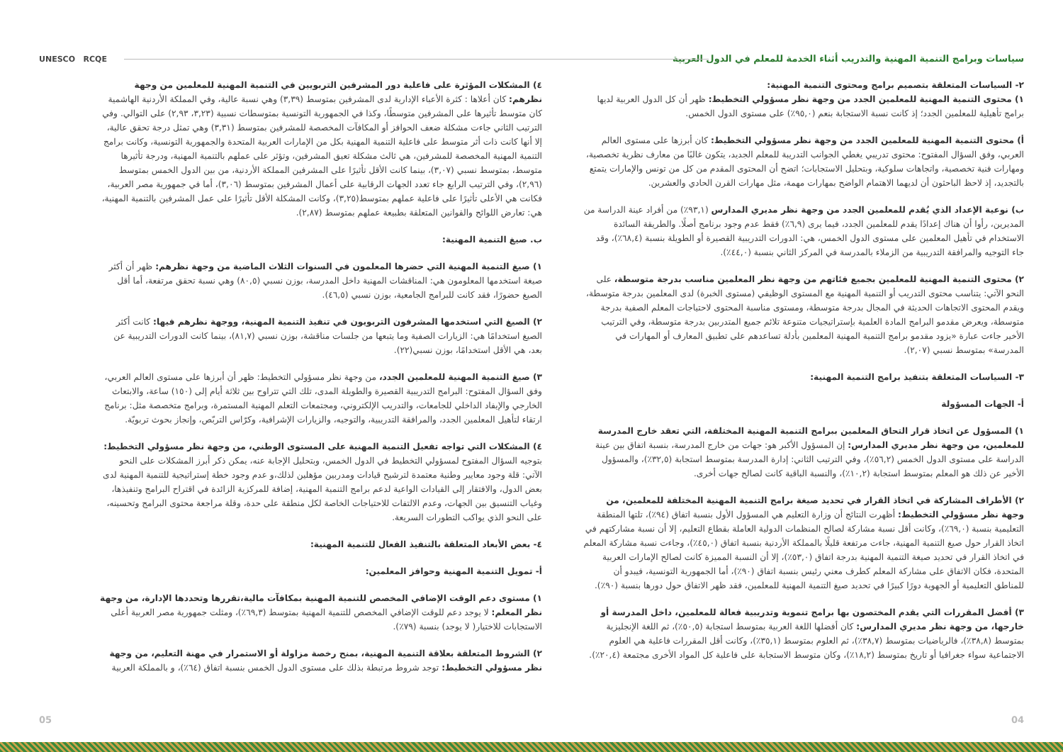UNESCO RCQE
سياسات وبرامج التنمية المهنية والتدريب أثناء الخدمة للمعلم في الدول العربية
٢- السياسات المتعلقة بتصميم برامج ومحتوى التنمية المهنية:
١) محتوى التنمية المهنية للمعلمين الجدد من وجهة نظر مسؤولي التخطيط: ظهر أن كل الدول العربية لديها برامج تأهيلية للمعلمين الجدد؛ إذ كانت نسبة الاستجابة بنعم (٩٥,٠٪) على مستوى الدول الخمس.
أ) محتوى التنمية المهنية للمعلمين الجدد من وجهة نظر مسؤولي التخطيط: كان أبرزها على مستوى العالم العربي، وفق السؤال المفتوح: محتوى تدريبي يغطي الجوانب التدريبة للمعلم الجديد، يتكون غالبًا من معارف نظرية تخصصية، ومهارات فنية تخصصية، واتجاهات سلوكية، وبتحليل الاستجابات؛ اتضح أن المحتوى المقدم من كل من تونس والإمارات يتمتع بالتجديد، إذ لاحظ الباحثون أن لديهما الاهتمام الواضح بمهارات مهمة، مثل مهارات القرن الحادي والعشرين.
ب) نوعية الإعداد الذي يُقدم للمعلمين الجدد من وجهة نظر مديري المدارس (٩٣,١٪) من أفراد عينة الدراسة من المديرين، رأوا أن هناك إعدادًا يقدم للمعلمين الجدد، فيما يرى (٦,٩٪) فقط عدم وجود برنامج أصلًا. والطريقة السائدة الاستخدام في تأهيل المعلمين على مستوى الدول الخمس، هي: الدورات التدريبية القصيرة أو الطويلة بنسبة (٦٨,٤٪)، وقد جاء التوجيه والمرافقة التدريبية من الزملاء بالمدرسة في المركز الثاني بنسبة (٤٤,٠٪).
٢) محتوى التنمية المهنية للمعلمين بجميع فئاتهم من وجهة نظر المعلمين مناسب بدرجة متوسطة، على النحو الآتي: يتناسب محتوى التدريب أو التنمية المهنية مع المستوى الوظيفي (مستوى الخبرة) لدى المعلمين بدرجة متوسطة، ويقدم المحتوى الاتجاهات الحديثة في المجال بدرجة متوسطة، ومستوى مناسبة المحتوى لاحتياجات المعلم الصفية بدرجة متوسطة، ويعرض مقدمو البرامج المادة العلمية بإستراتيجيات متنوعة تلائم جميع المتدربين بدرجة متوسطة، وفي الترتيب الأخير جاءت عبارة «يزود مقدمو برامج التنمية المهنية المعلمين بأدلة تساعدهم على تطبيق المعارف أو المهارات في المدرسة» بمتوسط نسبي (٢,٠٧).
٣- السياسات المتعلقة بتنفيذ برامج التنمية المهنية:
أ- الجهات المسؤولة
١) المسؤول عن اتخاذ قرار التحاق المعلمين ببرامج التنمية المهنية المختلفة، التي تعقد خارج المدرسة للمعلمين، من وجهة نظر مديري المدارس: إن المسؤول الأكبر هو: جهات من خارج المدرسة، بنسبة اتفاق بين عينة الدراسة على مستوى الدول الخمس (٥٦,٢٪)، وفي الترتيب الثاني: إدارة المدرسة بمتوسط استجابة (٣٢,٥٪)، والمسؤول الأخير عن ذلك هو المعلم بمتوسط استجابة (١٠,٢٪)، والنسبة الباقية كانت لصالح جهات أخرى.
٢) الأطراف المشاركة في اتخاذ القرار في تحديد صيغة برامج التنمية المهنية المختلفة للمعلمين، من وجهة نظر مسؤولي التخطيط: أظهرت النتائج أن وزارة التعليم هي المسؤول الأول بنسبة اتفاق (٩٤٪)، تلتها المنطقة التعليمية بنسبة (٦٩,٠٪)، وكانت أقل نسبة مشاركة لصالح المنظمات الدولية العاملة بقطاع التعليم، إلا أن نسبة مشاركتهم في اتخاذ القرار حول صيغ التنمية المهنية، جاءت مرتفعة قليلًا بالمملكة الأردنية بنسبة اتفاق (٤٥,٠٪)، وجاءت نسبة مشاركة المعلم في اتخاذ القرار في تحديد صيغة التنمية المهنية بدرجة اتفاق (٥٣,٠٪)، إلا أن النسبة المميزة كانت لصالح الإمارات العربية المتحدة، فكان الاتفاق على مشاركة المعلم كطرف معني رئيس بنسبة اتفاق (٩٠٪)، أما الجمهورية التونسية، فيبدو أن للمناطق التعليمية أو الجهوية دورًا كبيرًا في تحديد صيغ التنمية المهنية للمعلمين، فقد ظهر الاتفاق حول دورها بنسبة (٩٠٪).
٣) أفضل المقررات التي يقدم المختصون بها برامج تنموية وتدريبية فعالة للمعلمين، داخل المدرسة أو خارجها، من وجهة نظر مديري المدارس: كان أفضلها اللغة العربية بمتوسط استجابة (٥٠,٥٪)، ثم اللغة الإنجليزية بمتوسط (٣٨,٨٪)، فالرياضيات بمتوسط (٣٨,٧٪)، ثم العلوم بمتوسط (٣٥,١٪)، وكانت أقل المقررات فاعلية هي العلوم الاجتماعية سواء جغرافيا أو تاريخ بمتوسط (١٨,٢٪)، وكان متوسط الاستجابة على فاعلية كل المواد الأخرى مجتمعة (٢٠,٤٪).
٤) المشكلات المؤثرة على فاعلية دور المشرفين التربويين في التنمية المهنية للمعلمين من وجهة نظرهم: كان أعلاها : كثرة الأعباء الإدارية لدى المشرفين بمتوسط (٣,٣٩) وهي نسبة عالية، وفي المملكة الأردنية الهاشمية كان متوسط تأثيرها على المشرفين متوسطًا، وكذا في الجمهورية التونسية بمتوسطات نسبية (٣,٢٣، ٢,٩٣) على التوالي. وفي الترتيب الثاني جاءت مشكلة ضعف الحوافز أو المكافآت المخصصة للمشرفين بمتوسط (٣,٣١) وهي تمثل درجة تحقق عالية، إلا أنها كانت ذات أثر متوسط على فاعلية التنمية المهنية بكل من الإمارات العربية المتحدة والجمهورية التونسية، وكانت برامج التنمية المهنية المخصصة للمشرفين، هي ثالث مشكلة تعيق المشرفين، وتؤثر على عملهم بالتنمية المهنية، ودرجة تأثيرها متوسط، بمتوسط نسبي (٣,٠٧)، بينما كانت الأقل تأثيرًا على المشرفين المملكة الأردنية، من بين الدول الخمس بمتوسط (٢,٩٦)، وفي الترتيب الرابع جاء تعدد الجهات الرقابية على أعمال المشرفين بمتوسط (٣,٠٦)، أما في جمهورية مصر العربية، فكانت هي الأعلى تأثيرًا على فاعلية عملهم بمتوسط(٣,٢٥)، وكانت المشكلة الأقل تأثيرًا على عمل المشرفين بالتنمية المهنية، هي: تعارض اللوائح والقوانين المتعلقة بطبيعة عملهم بمتوسط (٢,٨٧).
ب. صيغ التنمية المهنية:
١) صيغ التنمية المهنية التي حضرها المعلمون في السنوات الثلاث الماضية من وجهة نظرهم: ظهر أن أكثر صيغة استخدمها المعلومون هي: المناقشات المهنية داخل المدرسة، بوزن نسبي (٨٠,٥) وهي نسبة تحقق مرتفعة، أما أقل الصيغ حضورًا، فقد كانت للبرامج الجامعية، بوزن نسبي (٤٦,٥).
٢) الصيغ التي استخدمها المشرفون التربويون في تنفيذ التنمية المهنية، ووجهة نظرهم فيها: كانت أكثر الصيغ استخدامًا هي: الزيارات الصفية وما يتبعها من جلسات مناقشة، بوزن نسبي (٨١,٧)، بينما كانت الدورات التدريبية عن بعد، هي الأقل استخدامًا، بوزن نسبي(٢٢).
٣) صيغ التنمية المهنية للمعلمين الجدد، من وجهة نظر مسؤولي التخطيط: ظهر أن أبرزها على مستوى العالم العربي، وفق السؤال المفتوح: البرامج التدريبية القصيرة والطويلة المدى، تلك التي تتراوح بين ثلاثة أيام إلى (١٥٠) ساعة، والابتعاث الخارجي والإيفاد الداخلي للجامعات، والتدريب الإلكتروني، ومجتمعات التعلم المهنية المستمرة، وبرامج متخصصة مثل: برنامج ارتقاء لتأهيل المعلمين الجدد، والمرافقة التدريبية، والتوجيه، والزيارات الإشرافية، وكرّاس التربّص، وإنجاز بحوث تربويّة.
٤) المشكلات التي تواجه تفعيل التنمية المهنية على المستوى الوطني، من وجهة نظر مسؤولي التخطيط: بتوجيه السؤال المفتوح لمسؤولي التخطيط في الدول الخمس، وبتحليل الإجابة عنه، يمكن ذكر أبرز المشكلات على النحو الآتي: قلة وجود معايير وطنية معتمدة لترشيح قيادات ومدربين مؤهلين لذلك،و عدم وجود خطة إستراتيجية للتنمية المهنية لدى بعض الدول، والافتقار إلى القيادات الواعية لدعم برامج التنمية المهنية، إضافة للمركزية الزائدة في اقتراح البرامج وتنفيذها، وغياب التنسيق بين الجهات، وعدم الالتفات للاحتياجات الخاصة لكل منطقة على حدة، وقلة مراجعة محتوى البرامج وتحسينه، على النحو الذي يواكب التطورات السريعة.
٤- بعض الأبعاد المتعلقة بالتنفيذ الفعال للتنمية المهنية:
أ- تمويل التنمية المهنية وحوافز المعلمين:
١) مستوى دعم الوقت الإضافي المخصص للتنمية المهنية بمكافآت مالية،تقررها وتحددها الإدارة، من وجهة نظر المعلم: لا يوجد دعم للوقت الإضافي المخصص للتنمية المهنية بمتوسط (٦٩,٣٪)، ومثلت جمهورية مصر العربية أعلى الاستجابات للاختيار( لا يوجد) بنسبة (٧٩٪).
٢) الشروط المتعلقة بعلاقة التنمية المهنية، بمنح رخصة مزاولة أو الاستمرار في مهنة التعليم، من وجهة نظر مسؤولي التخطيط: توجد شروط مرتبطة بذلك على مستوى الدول الخمس بنسبة اتفاق (٦٤٪)، و بالمملكة العربية
04 05